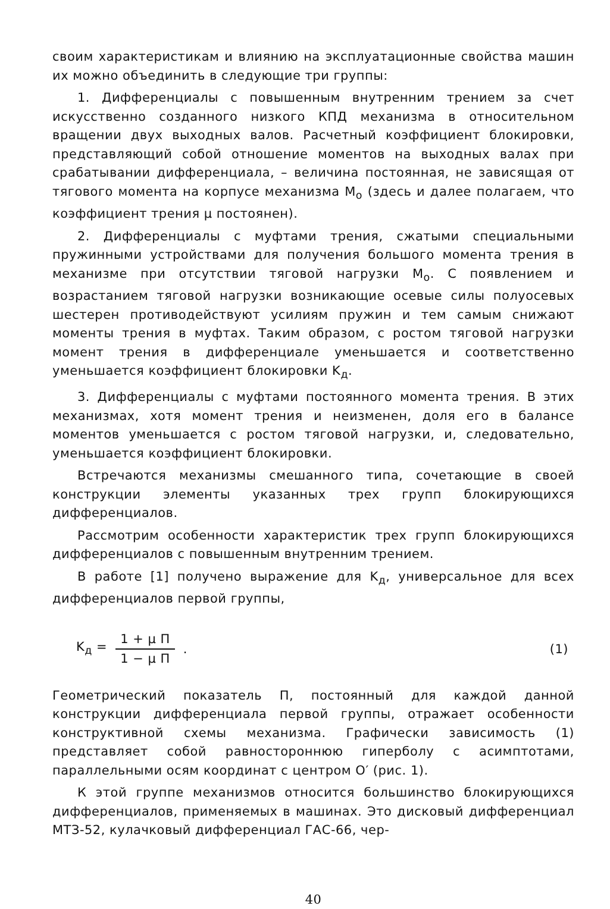своим характеристикам и влиянию на эксплуатационные свойства машин их можно объединить в следующие три группы:
1. Дифференциалы с повышенным внутренним трением за счет искусственно созданного низкого КПД механизма в относительном вращении двух выходных валов. Расчетный коэффициент блокировки, представляющий собой отношение моментов на выходных валах при срабатывании дифференциала, – величина постоянная, не зависящая от тягового момента на корпусе механизма M<sub>о</sub> (здесь и далее полагаем, что коэффициент трения μ постоянен).
2. Дифференциалы с муфтами трения, сжатыми специальными пружинными устройствами для получения большого момента трения в механизме при отсутствии тяговой нагрузки M<sub>о</sub>. С появлением и возрастанием тяговой нагрузки возникающие осевые силы полуосевых шестерен противодействуют усилиям пружин и тем самым снижают моменты трения в муфтах. Таким образом, с ростом тяговой нагрузки момент трения в дифференциале уменьшается и соответственно уменьшается коэффициент блокировки K<sub>д</sub>.
3. Дифференциалы с муфтами постоянного момента трения. В этих механизмах, хотя момент трения и неизменен, доля его в балансе моментов уменьшается с ростом тяговой нагрузки, и, следовательно, уменьшается коэффициент блокировки.
Встречаются механизмы смешанного типа, сочетающие в своей конструкции элементы указанных трех групп блокирующихся дифференциалов.
Рассмотрим особенности характеристик трех групп блокирующихся дифференциалов с повышенным внутренним трением.
В работе [1] получено выражение для K<sub>д</sub>, универсальное для всех дифференциалов первой группы,
K<sub>д</sub> = 1 + μ П 1 − μ П. (1)
Геометрический показатель П, постоянный для каждой данной конструкции дифференциала первой группы, отражает особенности конструктивной схемы механизма. Графически зависимость (1) представляет собой равностороннюю гиперболу с асимптотами, параллельными осям координат с центром O′ (рис. 1).
К этой группе механизмов относится большинство блокирующихся дифференциалов, применяемых в машинах. Это дисковый дифференциал МТЗ-52, кулачковый дифференциал ГАС-66, чер-
40